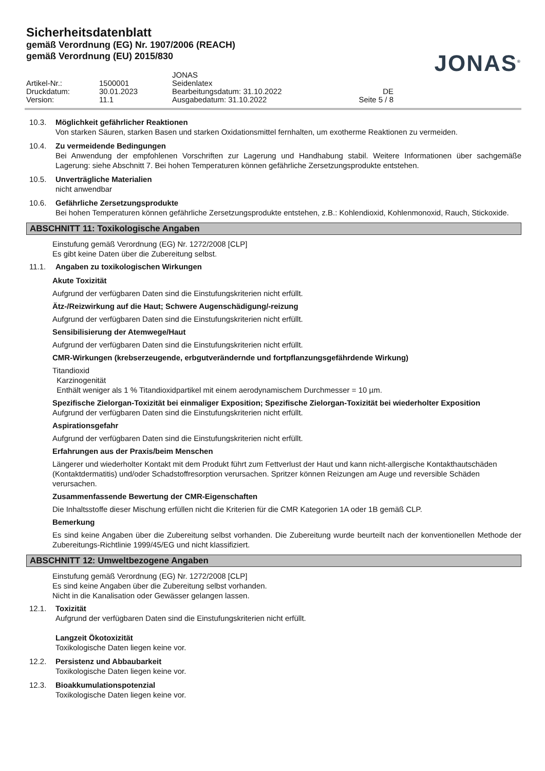Sicherheitsdatenblatt
gemäß Verordnung (EG) Nr. 1907/2006 (REACH)
gemäß Verordnung (EU) 2015/830
JONAS<sup>®</sup>
JONAS
Artikel-Nr.:
1500001
Seidenlatex
Druckdatum:
30.01.2023
Bearbeitungsdatum: 31.10.2022
DE
Version:
11.1
Ausgabedatum: 31.10.2022
Seite 5 / 8
10.3. Möglichkeit gefährlicher Reaktionen
Von starken Säuren, starken Basen und starken Oxidationsmittel fernhalten, um exotherme Reaktionen zu vermeiden.
10.4. Zu vermeidende Bedingungen
Bei Anwendung der empfohlenen Vorschriften zur Lagerung und Handhabung stabil. Weitere Informationen über sachgemäße Lagerung: siehe Abschnitt 7. Bei hohen Temperaturen können gefährliche Zersetzungsprodukte entstehen.
10.5. Unverträgliche Materialien
nicht anwendbar
10.6. Gefährliche Zersetzungsprodukte
Bei hohen Temperaturen können gefährliche Zersetzungsprodukte entstehen, z.B.: Kohlendioxid, Kohlenmonoxid, Rauch, Stickoxide.
ABSCHNITT 11: Toxikologische Angaben
Einstufung gemäß Verordnung (EG) Nr. 1272/2008 [CLP]
Es gibt keine Daten über die Zubereitung selbst.
11.1. Angaben zu toxikologischen Wirkungen
Akute Toxizität
Aufgrund der verfügbaren Daten sind die Einstufungskriterien nicht erfüllt.
Ätz-/Reizwirkung auf die Haut; Schwere Augenschädigung/-reizung
Aufgrund der verfügbaren Daten sind die Einstufungskriterien nicht erfüllt.
Sensibilisierung der Atemwege/Haut
Aufgrund der verfügbaren Daten sind die Einstufungskriterien nicht erfüllt.
CMR-Wirkungen (krebserzeugende, erbgutverändernde und fortpflanzungsgefährdende Wirkung)
Titandioxid
Karzinogenität
Enthält weniger als 1 % Titandioxidpartikel mit einem aerodynamischem Durchmesser = 10 µm.
Spezifische Zielorgan-Toxizität bei einmaliger Exposition; Spezifische Zielorgan-Toxizität bei wiederholter Exposition
Aufgrund der verfügbaren Daten sind die Einstufungskriterien nicht erfüllt.
Aspirationsgefahr
Aufgrund der verfügbaren Daten sind die Einstufungskriterien nicht erfüllt.
Erfahrungen aus der Praxis/beim Menschen
Längerer und wiederholter Kontakt mit dem Produkt führt zum Fettverlust der Haut und kann nicht-allergische Kontakthautschäden (Kontaktdermatitis) und/oder Schadstoffresorption verursachen. Spritzer können Reizungen am Auge und reversible Schäden verursachen.
Zusammenfassende Bewertung der CMR-Eigenschaften
Die Inhaltsstoffe dieser Mischung erfüllen nicht die Kriterien für die CMR Kategorien 1A oder 1B gemäß CLP.
Bemerkung
Es sind keine Angaben über die Zubereitung selbst vorhanden. Die Zubereitung wurde beurteilt nach der konventionellen Methode der Zubereitungs-Richtlinie 1999/45/EG und nicht klassifiziert.
ABSCHNITT 12: Umweltbezogene Angaben
Einstufung gemäß Verordnung (EG) Nr. 1272/2008 [CLP]
Es sind keine Angaben über die Zubereitung selbst vorhanden.
Nicht in die Kanalisation oder Gewässer gelangen lassen.
12.1. Toxizität
Aufgrund der verfügbaren Daten sind die Einstufungskriterien nicht erfüllt.
Langzeit Ökotoxizität
Toxikologische Daten liegen keine vor.
12.2. Persistenz und Abbaubarkeit
Toxikologische Daten liegen keine vor.
12.3. Bioakkumulationspotenzial
Toxikologische Daten liegen keine vor.